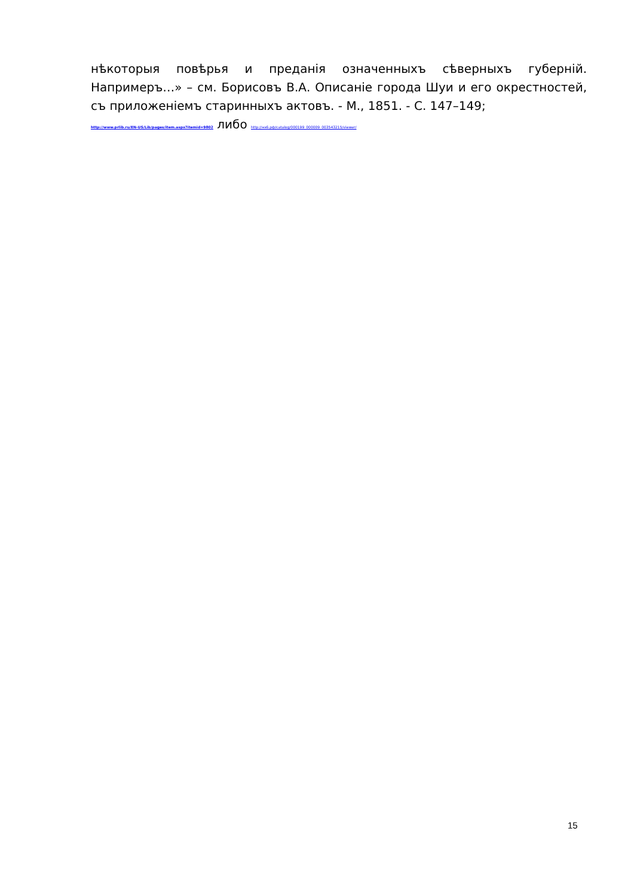нѣкоторыя повѣрья и преданія означенныхъ сѣверныхъ губерній. Напримеръ…» – см. Борисовъ В.А. Описаніе города Шуи и его окрестностей, съ приложеніемъ старинныхъ актовъ. - М., 1851. - С. 147–149;
http://www.prlib.ru/EN-US/Lib/pages/item.aspx?itemid=9802 либо http://нэб.рф/catalog/000199_000009_003543215/viewer/
15